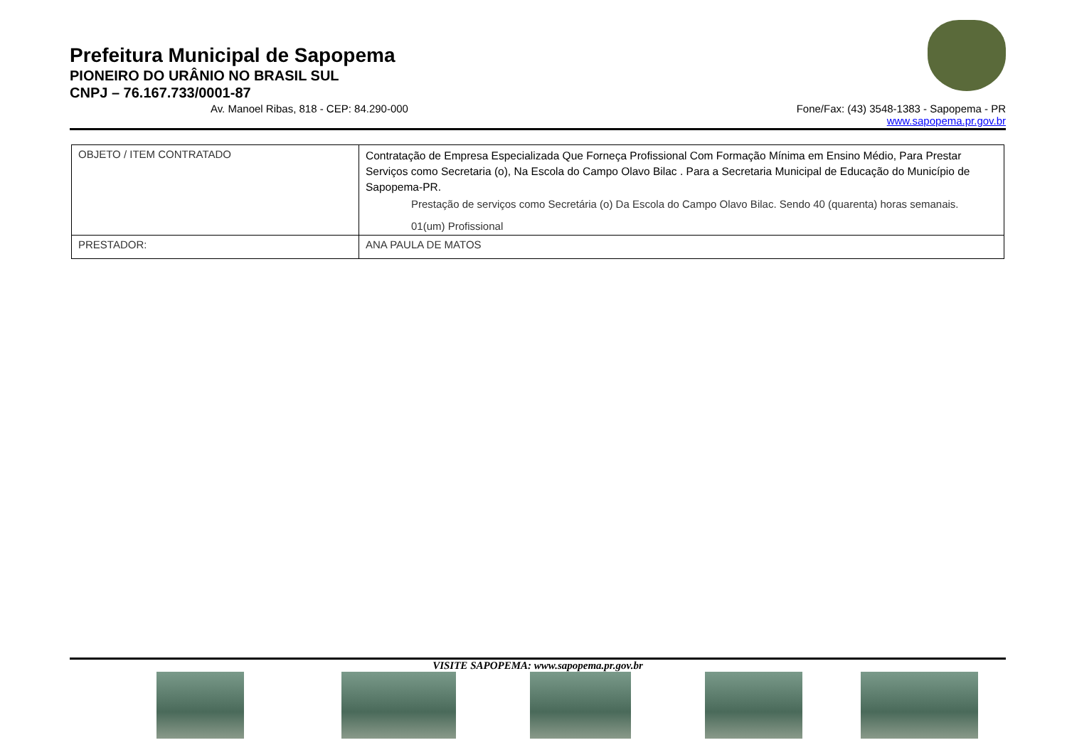Prefeitura Municipal de Sapopema
PIONEIRO DO URÂNIO NO BRASIL SUL
CNPJ – 76.167.733/0001-87
Av. Manoel Ribas, 818 - CEP: 84.290-000 Fone/Fax: (43) 3548-1383 - Sapopema - PR
www.sapopema.pr.gov.br
| OBJETO / ITEM CONTRATADO | Contratação de Empresa Especializada Que Forneça Profissional Com Formação Mínima em Ensino Médio, Para Prestar Serviços como Secretaria (o), Na Escola do Campo Olavo Bilac . Para a Secretaria Municipal de Educação do Município de Sapopema-PR. Prestação de serviços como Secretária (o) Da Escola do Campo Olavo Bilac. Sendo 40 (quarenta) horas semanais. 01(um) Profissional |
| PRESTADOR: | ANA PAULA DE MATOS |
VISITE SAPOPEMA: www.sapopema.pr.gov.br